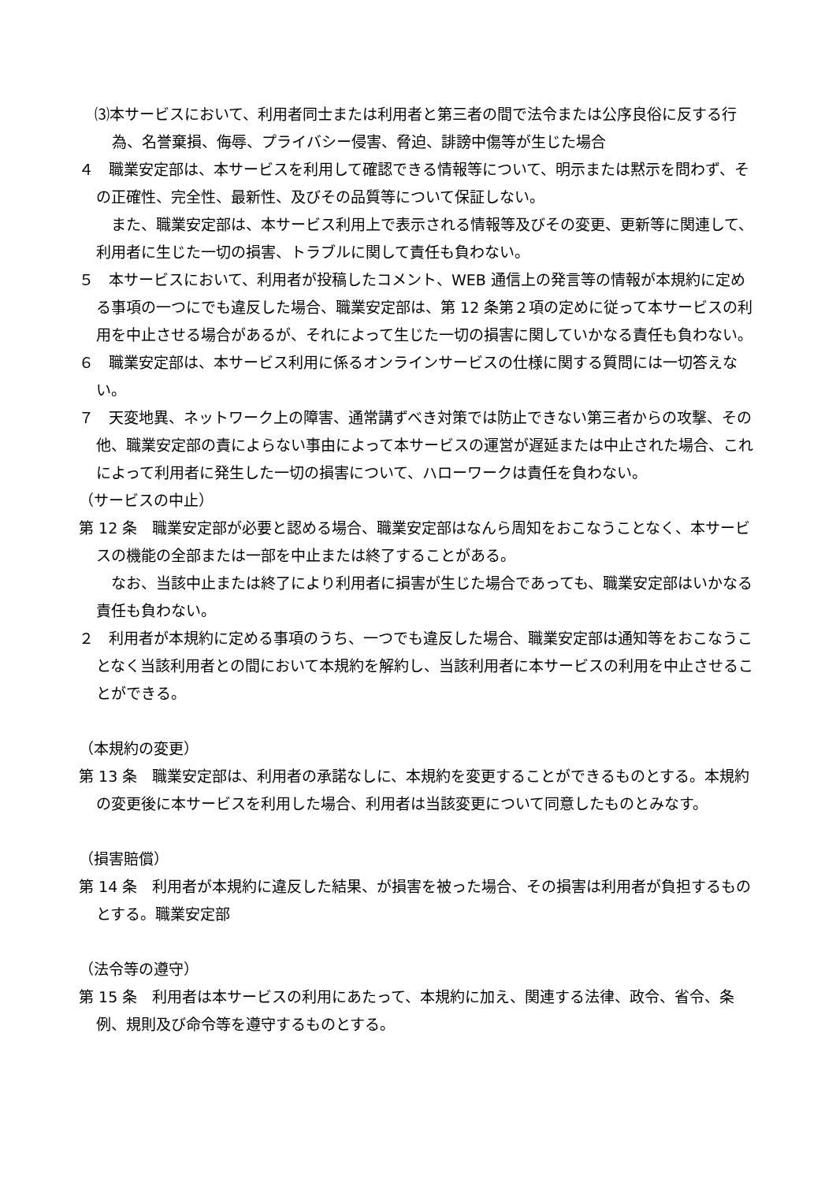⑶本サービスにおいて、利用者同士または利用者と第三者の間で法令または公序良俗に反する行為、名誉棄損、侮辱、プライバシー侵害、脅迫、誹謗中傷等が生じた場合
４　職業安定部は、本サービスを利用して確認できる情報等について、明示または黙示を問わず、その正確性、完全性、最新性、及びその品質等について保証しない。
　また、職業安定部は、本サービス利用上で表示される情報等及びその変更、更新等に関連して、利用者に生じた一切の損害、トラブルに関して責任も負わない。
５　本サービスにおいて、利用者が投稿したコメント、WEB 通信上の発言等の情報が本規約に定める事項の一つにでも違反した場合、職業安定部は、第 12 条第２項の定めに従って本サービスの利用を中止させる場合があるが、それによって生じた一切の損害に関していかなる責任も負わない。
６　職業安定部は、本サービス利用に係るオンラインサービスの仕様に関する質問には一切答えない。
７　天変地異、ネットワーク上の障害、通常講ずべき対策では防止できない第三者からの攻撃、その他、職業安定部の責によらない事由によって本サービスの運営が遅延または中止された場合、これによって利用者に発生した一切の損害について、ハローワークは責任を負わない。
（サービスの中止）
第 12 条　職業安定部が必要と認める場合、職業安定部はなんら周知をおこなうことなく、本サービスの機能の全部または一部を中止または終了することがある。
　なお、当該中止または終了により利用者に損害が生じた場合であっても、職業安定部はいかなる責任も負わない。
２　利用者が本規約に定める事項のうち、一つでも違反した場合、職業安定部は通知等をおこなうことなく当該利用者との間において本規約を解約し、当該利用者に本サービスの利用を中止させることができる。
（本規約の変更）
第 13 条　職業安定部は、利用者の承諾なしに、本規約を変更することができるものとする。本規約の変更後に本サービスを利用した場合、利用者は当該変更について同意したものとみなす。
（損害賠償）
第 14 条　利用者が本規約に違反した結果、が損害を被った場合、その損害は利用者が負担するものとする。職業安定部
（法令等の遵守）
第 15 条　利用者は本サービスの利用にあたって、本規約に加え、関連する法律、政令、省令、条例、規則及び命令等を遵守するものとする。